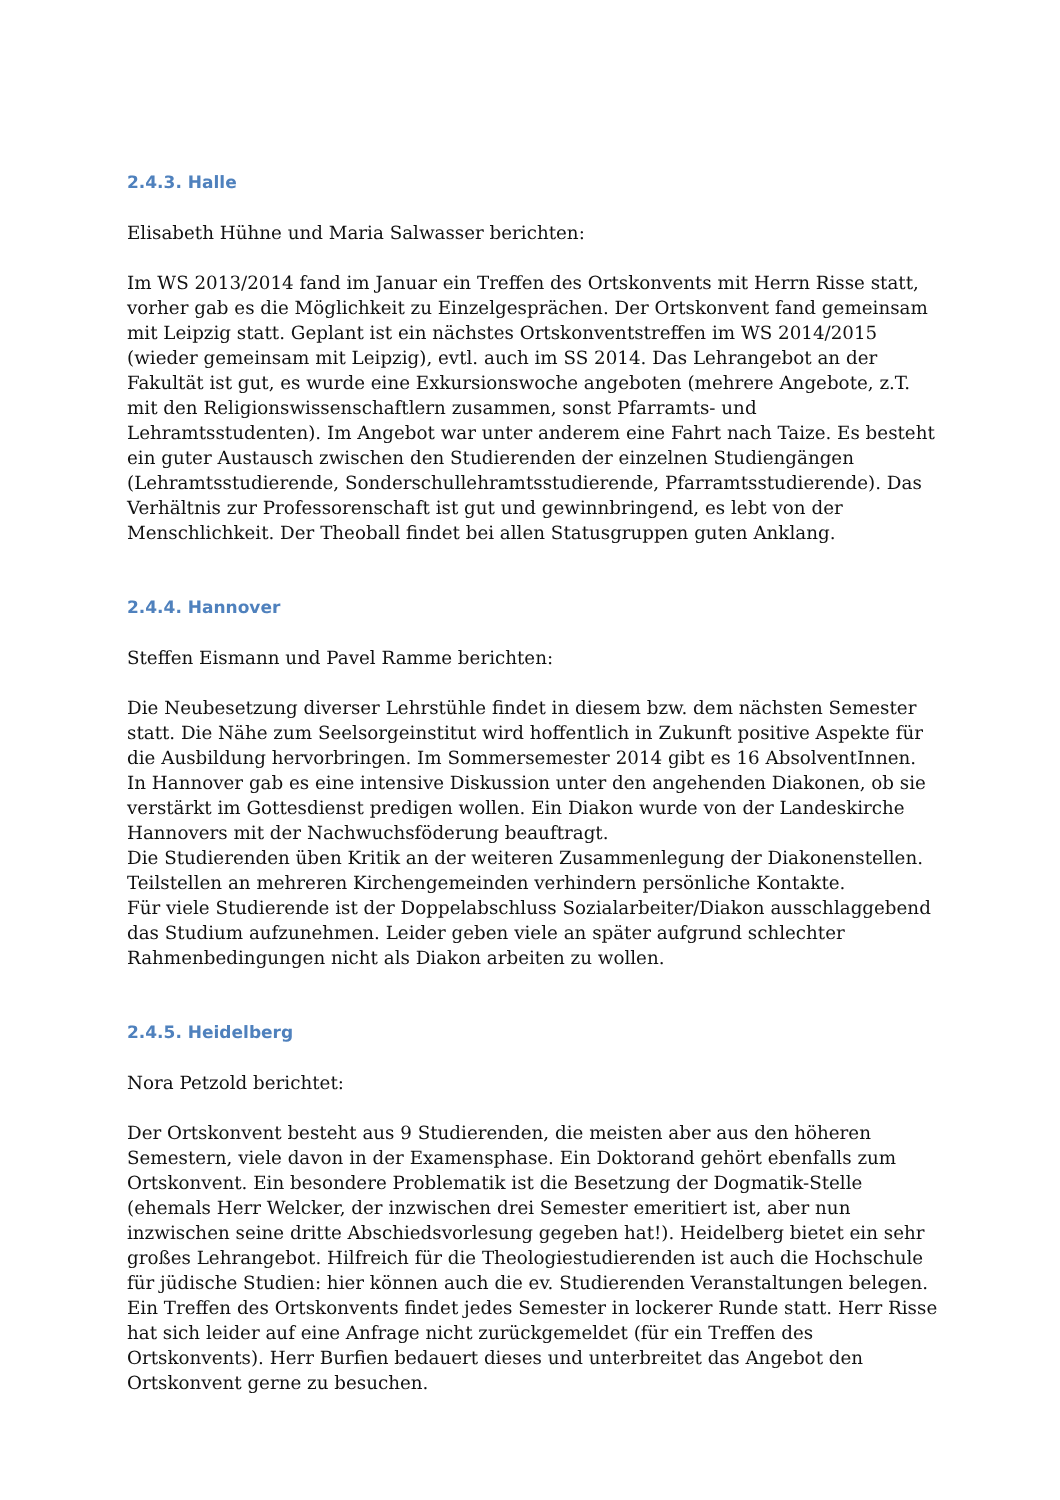2.4.3. Halle
Elisabeth Hühne und Maria Salwasser berichten:
Im WS 2013/2014 fand im Januar ein Treffen des Ortskonvents mit Herrn Risse statt, vorher gab es die Möglichkeit zu Einzelgesprächen. Der Ortskonvent fand gemeinsam mit Leipzig statt. Geplant ist ein nächstes Ortskonventstreffen im WS 2014/2015 (wieder gemeinsam mit Leipzig), evtl. auch im SS 2014. Das Lehrangebot an der Fakultät ist gut, es wurde eine Exkursionswoche angeboten (mehrere Angebote, z.T. mit den Religionswissenschaftlern zusammen, sonst Pfarramts- und Lehramtsstudenten). Im Angebot war unter anderem eine Fahrt nach Taize. Es besteht ein guter Austausch zwischen den Studierenden der einzelnen Studiengängen (Lehramtsstudierende, Sonderschullehramtsstudierende, Pfarramtsstudierende). Das Verhältnis zur Professorenschaft ist gut und gewinnbringend, es lebt von der Menschlichkeit. Der Theoball findet bei allen Statusgruppen guten Anklang.
2.4.4. Hannover
Steffen Eismann und Pavel Ramme berichten:
Die Neubesetzung diverser Lehrstühle findet in diesem bzw. dem nächsten Semester statt. Die Nähe zum Seelsorgeinstitut wird hoffentlich in Zukunft positive Aspekte für die Ausbildung hervorbringen. Im Sommersemester 2014 gibt es 16 AbsolventInnen.
In Hannover gab es eine intensive Diskussion unter den angehenden Diakonen, ob sie verstärkt im Gottesdienst predigen wollen. Ein Diakon wurde von der Landeskirche Hannovers mit der Nachwuchsföderung beauftragt.
Die Studierenden üben Kritik an der weiteren Zusammenlegung der Diakonenstellen. Teilstellen an mehreren Kirchengemeinden verhindern persönliche Kontakte.
Für viele Studierende ist der Doppelabschluss Sozialarbeiter/Diakon ausschlaggebend das Studium aufzunehmen. Leider geben viele an später aufgrund schlechter Rahmenbedingungen nicht als Diakon arbeiten zu wollen.
2.4.5. Heidelberg
Nora Petzold berichtet:
Der Ortskonvent besteht aus 9 Studierenden, die meisten aber aus den höheren Semestern, viele davon in der Examensphase. Ein Doktorand gehört ebenfalls zum Ortskonvent. Ein besondere Problematik ist die Besetzung der Dogmatik-Stelle (ehemals Herr Welcker, der inzwischen drei Semester emeritiert ist, aber nun inzwischen seine dritte Abschiedsvorlesung gegeben hat!). Heidelberg bietet ein sehr großes Lehrangebot. Hilfreich für die Theologiestudierenden ist auch die Hochschule für jüdische Studien: hier können auch die ev. Studierenden Veranstaltungen belegen.
Ein Treffen des Ortskonvents findet jedes Semester in lockerer Runde statt. Herr Risse hat sich leider auf eine Anfrage nicht zurückgemeldet (für ein Treffen des Ortskonvents). Herr Burfien bedauert dieses und unterbreitet das Angebot den Ortskonvent gerne zu besuchen.